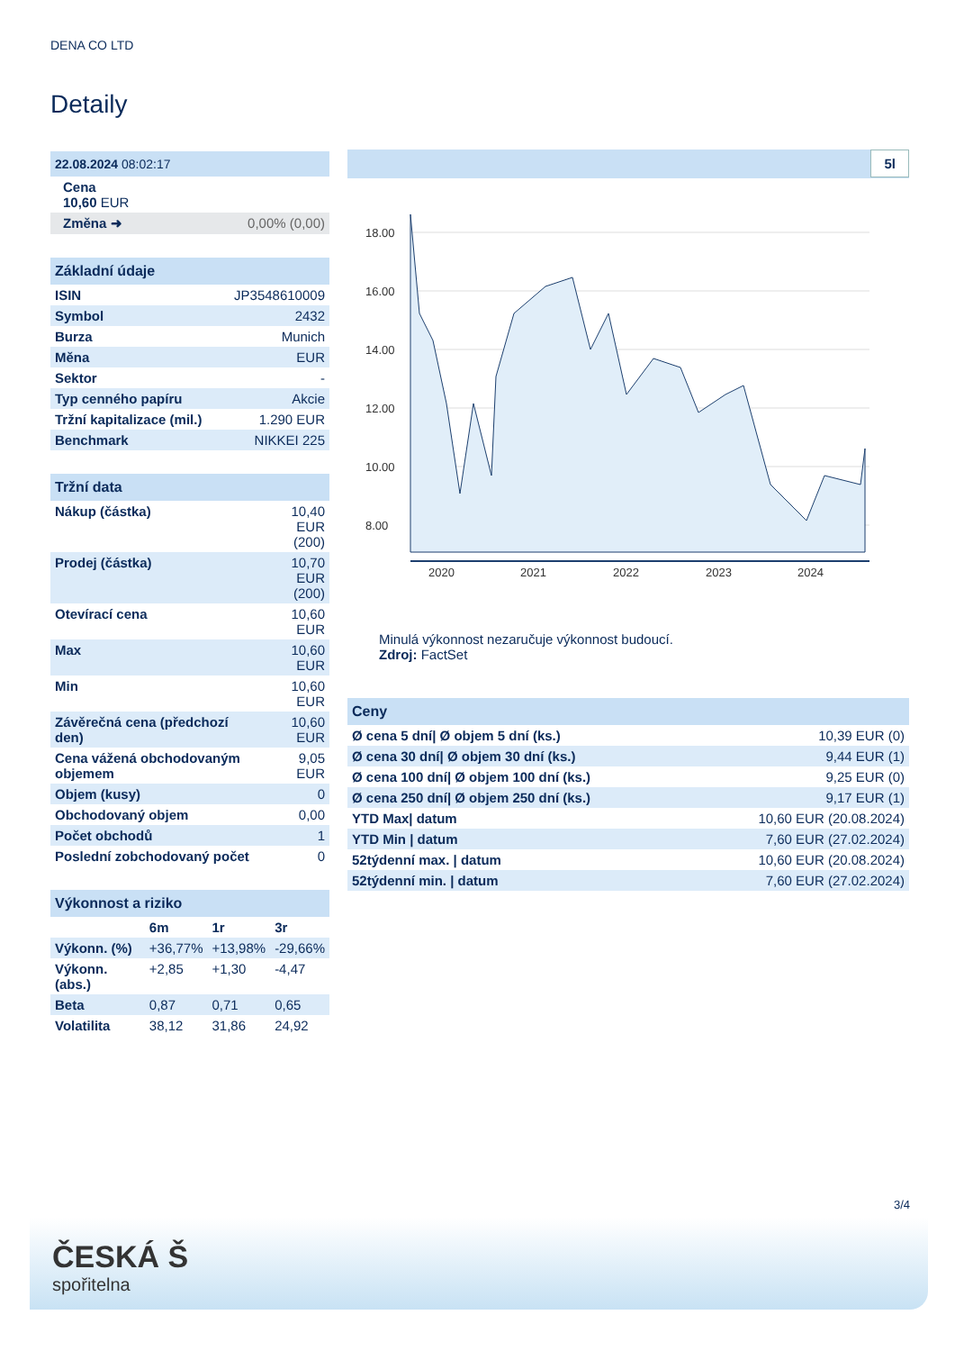DENA CO LTD
Detaily
| 22.08.2024 08:02:17 | |
| Cena 10,60 EUR | |
| Změna ➜ | 0,00% (0,00) |
| Základní údaje | |
| ISIN | JP3548610009 |
| Symbol | 2432 |
| Burza | Munich |
| Měna | EUR |
| Sektor | - |
| Typ cenného papíru | Akcie |
| Tržní kapitalizace (mil.) | 1.290 EUR |
| Benchmark | NIKKEI 225 |
| Tržní data | |
| Nákup (částka) | 10,40 EUR (200) |
| Prodej (částka) | 10,70 EUR (200) |
| Otevírací cena | 10,60 EUR |
| Max | 10,60 EUR |
| Min | 10,60 EUR |
| Závěrečná cena (předchozí den) | 10,60 EUR |
| Cena vážená obchodovaným objemem | 9,05 EUR |
| Objem (kusy) | 0 |
| Obchodovaný objem | 0,00 |
| Počet obchodů | 1 |
| Poslední zobchodovaný počet | 0 |
| Výkonnost a riziko | | | |
| | 6m | 1r | 3r |
| Výkonn. (%) | +36,77% | +13,98% | -29,66% |
| Výkonn. (abs.) | +2,85 | +1,30 | -4,47 |
| Beta | 0,87 | 0,71 | 0,65 |
| Volatilita | 38,12 | 31,86 | 24,92 |
5l
18.00
16.00
14.00
12.00
10.00
8.00
2020
2021
2022
2023
2024
Minulá výkonnost nezaručuje výkonnost budoucí.
Zdroj: FactSet
| Ceny | |
| Ø cena 5 dní/ Ø objem 5 dní (ks.) | 10,39 EUR (0) |
| Ø cena 30 dní/ Ø objem 30 dní (ks.) | 9,44 EUR (1) |
| Ø cena 100 dní/ Ø objem 100 dní (ks.) | 9,25 EUR (0) |
| Ø cena 250 dní/ Ø objem 250 dní (ks.) | 9,17 EUR (1) |
| YTD Max/ datum | 10,60 EUR (20.08.2024) |
| YTD Min / datum | 7,60 EUR (27.02.2024) |
| 52týdenní max. / datum | 10,60 EUR (20.08.2024) |
| 52týdenní min. / datum | 7,60 EUR (27.02.2024) |
3/4
ČESKÁ Š
spořitelna